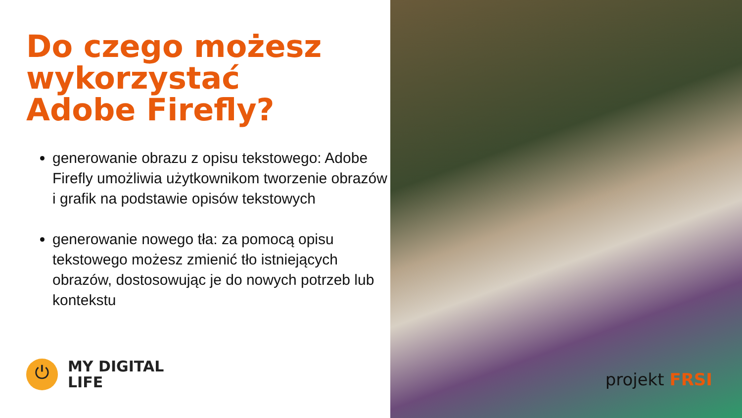Do czego możesz
wykorzystać
Adobe Firefly?
generowanie obrazu z opisu tekstowego: Adobe Firefly umożliwia użytkownikom tworzenie obrazów i grafik na podstawie opisów tekstowych
generowanie nowego tła: za pomocą opisu tekstowego możesz zmienić tło istniejących obrazów, dostosowując je do nowych potrzeb lub kontekstu
⏻
MY DIGITAL
LIFE
projekt FRSI